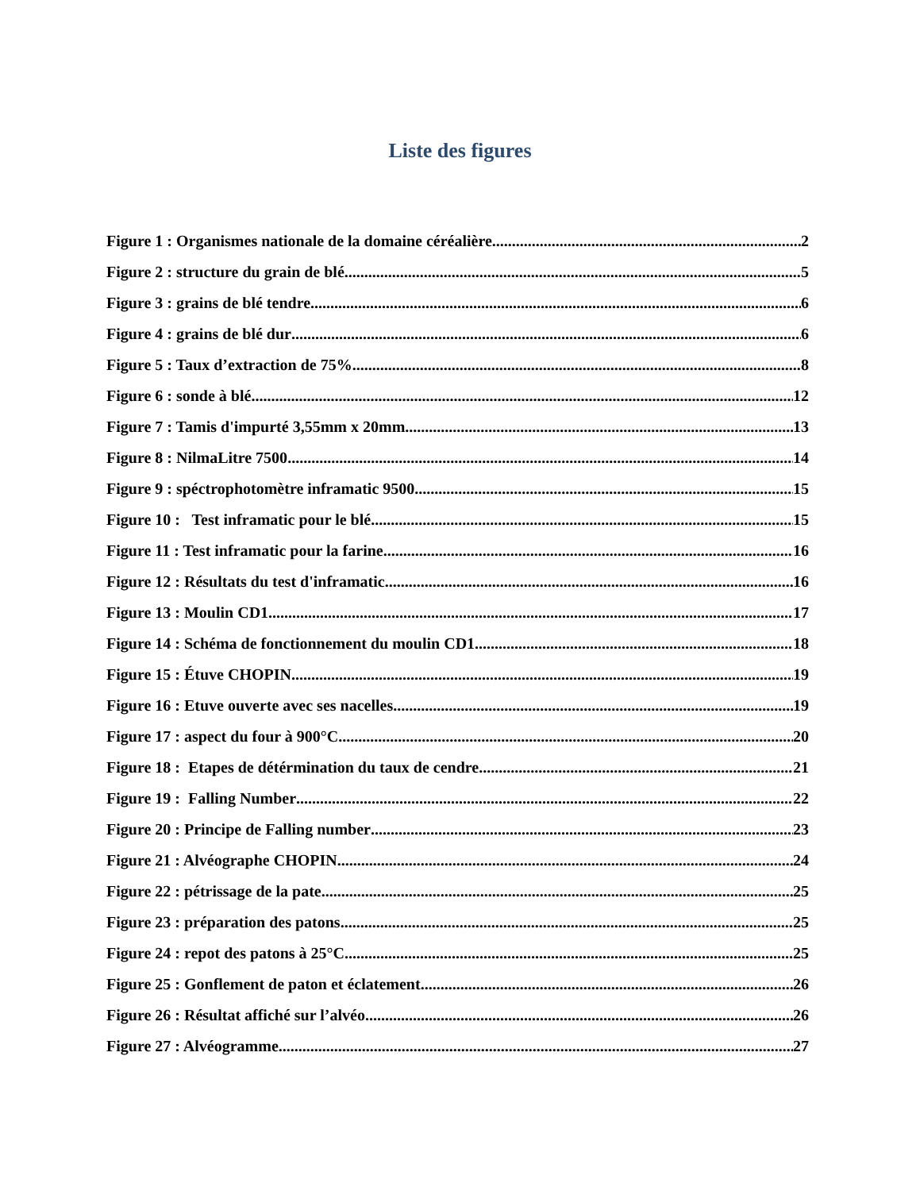Liste des figures
Figure 1 : Organismes nationale de la domaine céréalière 2
Figure 2 : structure du grain de blé 5
Figure 3 : grains de blé tendre 6
Figure 4 : grains de blé dur 6
Figure 5 : Taux d’extraction de 75% 8
Figure 6 : sonde à blé 12
Figure 7 : Tamis d'impurté 3,55mm x 20mm 13
Figure 8 : NilmaLitre 7500 14
Figure 9 : spéctrophotomètre inframatic 9500 15
Figure 10 : Test inframatic pour le blé 15
Figure 11 : Test inframatic pour la farine 16
Figure 12 : Résultats du test d'inframatic 16
Figure 13 : Moulin CD1 17
Figure 14 : Schéma de fonctionnement du moulin CD1 18
Figure 15 : Étuve CHOPIN 19
Figure 16 : Etuve ouverte avec ses nacelles 19
Figure 17 : aspect du four à 900°C 20
Figure 18 : Etapes de détérmination du taux de cendre 21
Figure 19 : Falling Number 22
Figure 20 : Principe de Falling number 23
Figure 21 : Alvéographe CHOPIN 24
Figure 22 : pétrissage de la pate 25
Figure 23 : préparation des patons 25
Figure 24 : repot des patons à 25°C 25
Figure 25 : Gonflement de paton et éclatement 26
Figure 26 : Résultat affiché sur l’alvéo 26
Figure 27 : Alvéogramme 27